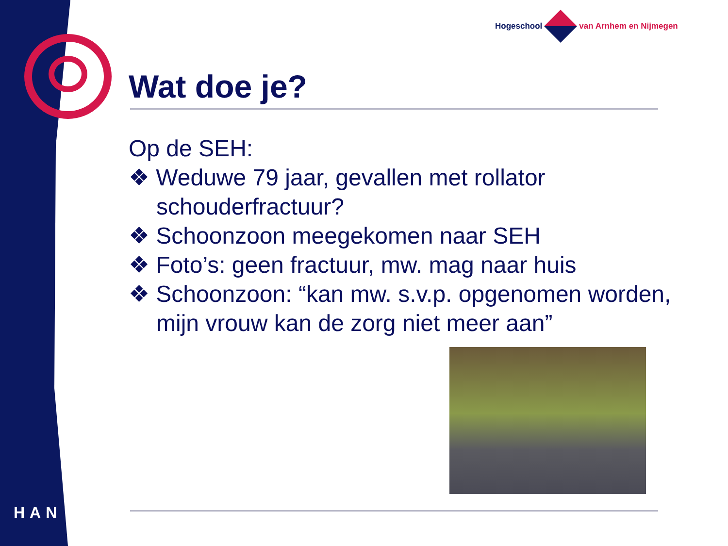Hogeschool van Arnhem en Nijmegen
HAN
Wat doe je?
Op de SEH:
❖ Weduwe 79 jaar, gevallen met rollator schouderfractuur?
❖ Schoonzoon meegekomen naar SEH
❖ Foto’s: geen fractuur, mw. mag naar huis
❖ Schoonzoon: “kan mw. s.v.p. opgenomen worden, mijn vrouw kan de zorg niet meer aan”